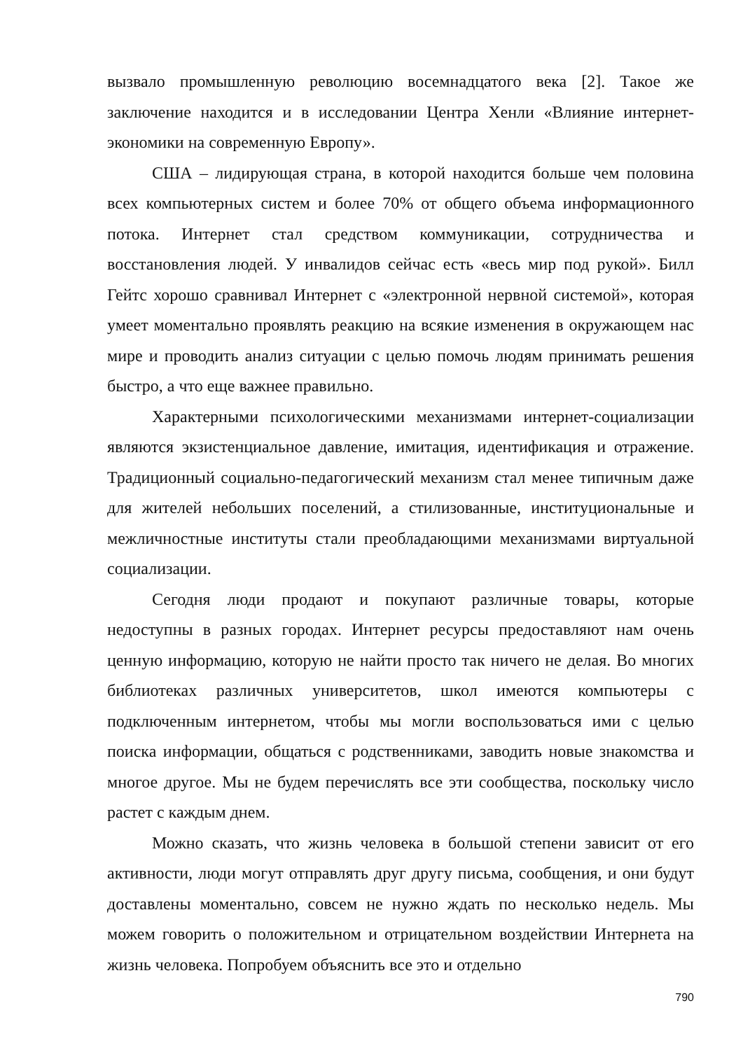вызвало промышленную революцию восемнадцатого века [2]. Такое же заключение находится и в исследовании Центра Хенли «Влияние интернет-экономики на современную Европу».
США – лидирующая страна, в которой находится больше чем половина всех компьютерных систем и более 70% от общего объема информационного потока. Интернет стал средством коммуникации, сотрудничества и восстановления людей. У инвалидов сейчас есть «весь мир под рукой». Билл Гейтс хорошо сравнивал Интернет с «электронной нервной системой», которая умеет моментально проявлять реакцию на всякие изменения в окружающем нас мире и проводить анализ ситуации с целью помочь людям принимать решения быстро, а что еще важнее правильно.
Характерными психологическими механизмами интернет-социализации являются экзистенциальное давление, имитация, идентификация и отражение. Традиционный социально-педагогический механизм стал менее типичным даже для жителей небольших поселений, а стилизованные, институциональные и межличностные институты стали преобладающими механизмами виртуальной социализации.
Сегодня люди продают и покупают различные товары, которые недоступны в разных городах. Интернет ресурсы предоставляют нам очень ценную информацию, которую не найти просто так ничего не делая. Во многих библиотеках различных университетов, школ имеются компьютеры с подключенным интернетом, чтобы мы могли воспользоваться ими с целью поиска информации, общаться с родственниками, заводить новые знакомства и многое другое. Мы не будем перечислять все эти сообщества, поскольку число растет с каждым днем.
Можно сказать, что жизнь человека в большой степени зависит от его активности, люди могут отправлять друг другу письма, сообщения, и они будут доставлены моментально, совсем не нужно ждать по несколько недель. Мы можем говорить о положительном и отрицательном воздействии Интернета на жизнь человека. Попробуем объяснить все это и отдельно
790